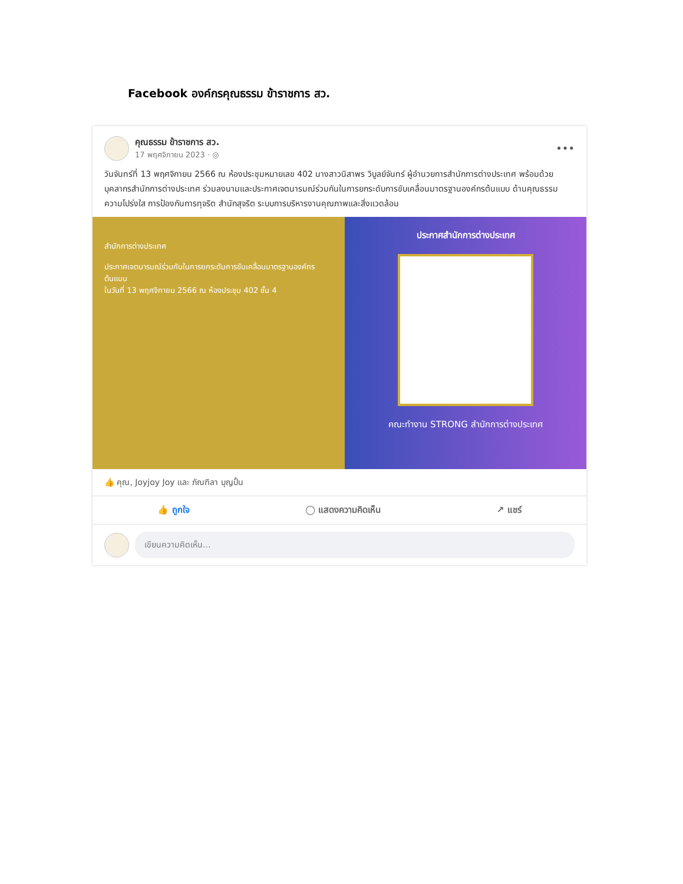Facebook องค์กรคุณธรรม ข้าราชการ สว.
คุณธรรม ข้าราชการ สว.
17 พฤศจิกายน 2023 · ◎
•••
วันจันทร์ที่ 13 พฤศจิกายน 2566 ณ ห้องประชุมหมายเลข 402 นางสาวนิสาพร วิบูลย์จันทร์ ผู้อำนวยการสำนักการต่างประเทศ พร้อมด้วยบุคลากรสำนักการต่างประเทศ ร่วมลงนามและประกาศเจตนารมณ์ร่วมกันในการยกระดับการขับเคลื่อนมาตรฐานองค์กรต้นแบบ ด้านคุณธรรม ความโปร่งใส การป้องกันการทุจริต สำนักสุจริต ระบบการบริหารงานคุณภาพและสิ่งแวดล้อม
สำนักการต่างประเทศ
ประกาศเจตนารมณ์ร่วมกันในการยกระดับการขับเคลื่อนมาตรฐานองค์กรต้นแบบ
ในวันที่ 13 พฤศจิกายน 2566 ณ ห้องประชุม 402 ชั้น 4
ประกาศสำนักการต่างประเทศ
คณะทำงาน STRONG สำนักการต่างประเทศ
👍 คุณ, Joyjoy Joy และ ภัณฑิลา บุญปั้น
👍 ถูกใจ ◯ แสดงความคิดเห็น ↗ แชร์
เขียนความคิดเห็น...